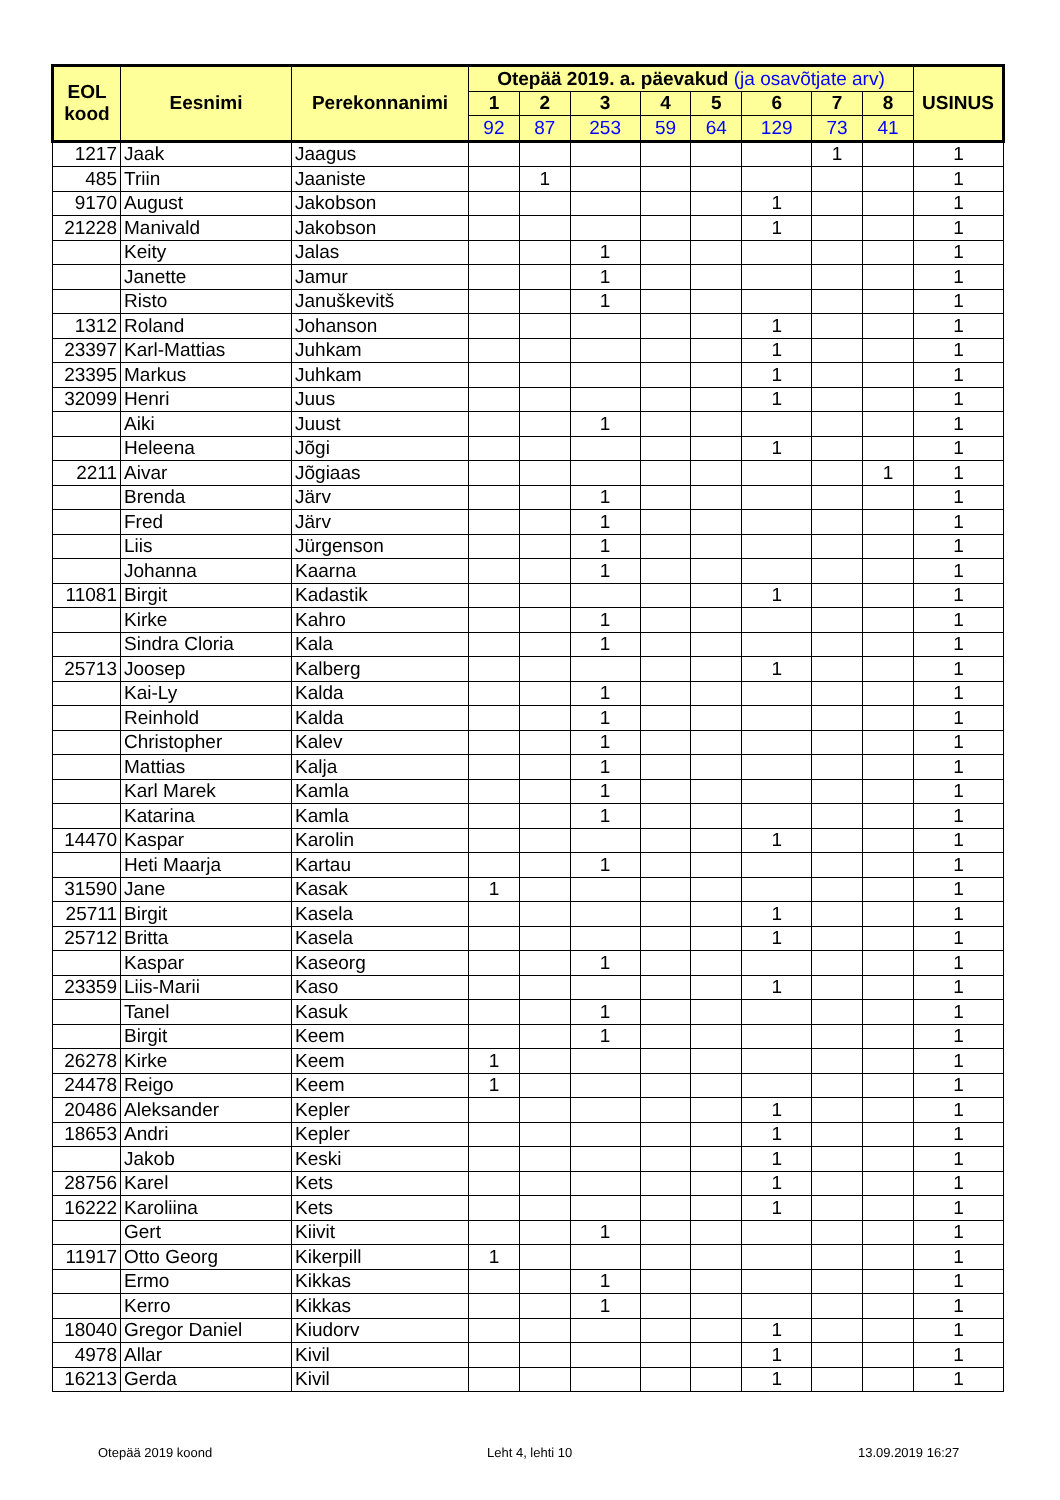| EOL kood | Eesnimi | Perekonnanimi | Otepää 2019. a. päevakud (ja osavõtjate arv) | | | | | | | | USINUS |
| --- | --- | --- | --- | --- | --- | --- | --- | --- | --- | --- | --- |
| | | | 1 | 2 | 3 | 4 | 5 | 6 | 7 | 8 | |
| | | | 92 | 87 | 253 | 59 | 64 | 129 | 73 | 41 | |
| 1217 | Jaak | Jaagus | | | | | | | 1 | | 1 |
| 485 | Triin | Jaaniste | | 1 | | | | | | | 1 |
| 9170 | August | Jakobson | | | | | | 1 | | | 1 |
| 21228 | Manivald | Jakobson | | | | | | 1 | | | 1 |
| | Keity | Jalas | | | 1 | | | | | | 1 |
| | Janette | Jamur | | | 1 | | | | | | 1 |
| | Risto | Januškevitš | | | 1 | | | | | | 1 |
| 1312 | Roland | Johanson | | | | | | 1 | | | 1 |
| 23397 | Karl-Mattias | Juhkam | | | | | | 1 | | | 1 |
| 23395 | Markus | Juhkam | | | | | | 1 | | | 1 |
| 32099 | Henri | Juus | | | | | | 1 | | | 1 |
| | Aiki | Juust | | | 1 | | | | | | 1 |
| | Heleena | Jõgi | | | | | | 1 | | | 1 |
| 2211 | Aivar | Jõgiaas | | | | | | | | 1 | 1 |
| | Brenda | Järv | | | 1 | | | | | | 1 |
| | Fred | Järv | | | 1 | | | | | | 1 |
| | Liis | Jürgenson | | | 1 | | | | | | 1 |
| | Johanna | Kaarna | | | 1 | | | | | | 1 |
| 11081 | Birgit | Kadastik | | | | | | 1 | | | 1 |
| | Kirke | Kahro | | | 1 | | | | | | 1 |
| | Sindra Cloria | Kala | | | 1 | | | | | | 1 |
| 25713 | Joosep | Kalberg | | | | | | 1 | | | 1 |
| | Kai-Ly | Kalda | | | 1 | | | | | | 1 |
| | Reinhold | Kalda | | | 1 | | | | | | 1 |
| | Christopher | Kalev | | | 1 | | | | | | 1 |
| | Mattias | Kalja | | | 1 | | | | | | 1 |
| | Karl Marek | Kamla | | | 1 | | | | | | 1 |
| | Katarina | Kamla | | | 1 | | | | | | 1 |
| 14470 | Kaspar | Karolin | | | | | | 1 | | | 1 |
| | Heti Maarja | Kartau | | | 1 | | | | | | 1 |
| 31590 | Jane | Kasak | 1 | | | | | | | | 1 |
| 25711 | Birgit | Kasela | | | | | | 1 | | | 1 |
| 25712 | Britta | Kasela | | | | | | 1 | | | 1 |
| | Kaspar | Kaseorg | | | 1 | | | | | | 1 |
| 23359 | Liis-Marii | Kaso | | | | | | 1 | | | 1 |
| | Tanel | Kasuk | | | 1 | | | | | | 1 |
| | Birgit | Keem | | | 1 | | | | | | 1 |
| 26278 | Kirke | Keem | 1 | | | | | | | | 1 |
| 24478 | Reigo | Keem | 1 | | | | | | | | 1 |
| 20486 | Aleksander | Kepler | | | | | | 1 | | | 1 |
| 18653 | Andri | Kepler | | | | | | 1 | | | 1 |
| | Jakob | Keski | | | | | | 1 | | | 1 |
| 28756 | Karel | Kets | | | | | | 1 | | | 1 |
| 16222 | Karoliina | Kets | | | | | | 1 | | | 1 |
| | Gert | Kiivit | | | 1 | | | | | | 1 |
| 11917 | Otto Georg | Kikerpill | 1 | | | | | | | | 1 |
| | Ermo | Kikkas | | | 1 | | | | | | 1 |
| | Kerro | Kikkas | | | 1 | | | | | | 1 |
| 18040 | Gregor Daniel | Kiudorv | | | | | | 1 | | | 1 |
| 4978 | Allar | Kivil | | | | | | 1 | | | 1 |
| 16213 | Gerda | Kivil | | | | | | 1 | | | 1 |
Otepää 2019 koond Leht 4, lehti 10 13.09.2019 16:27